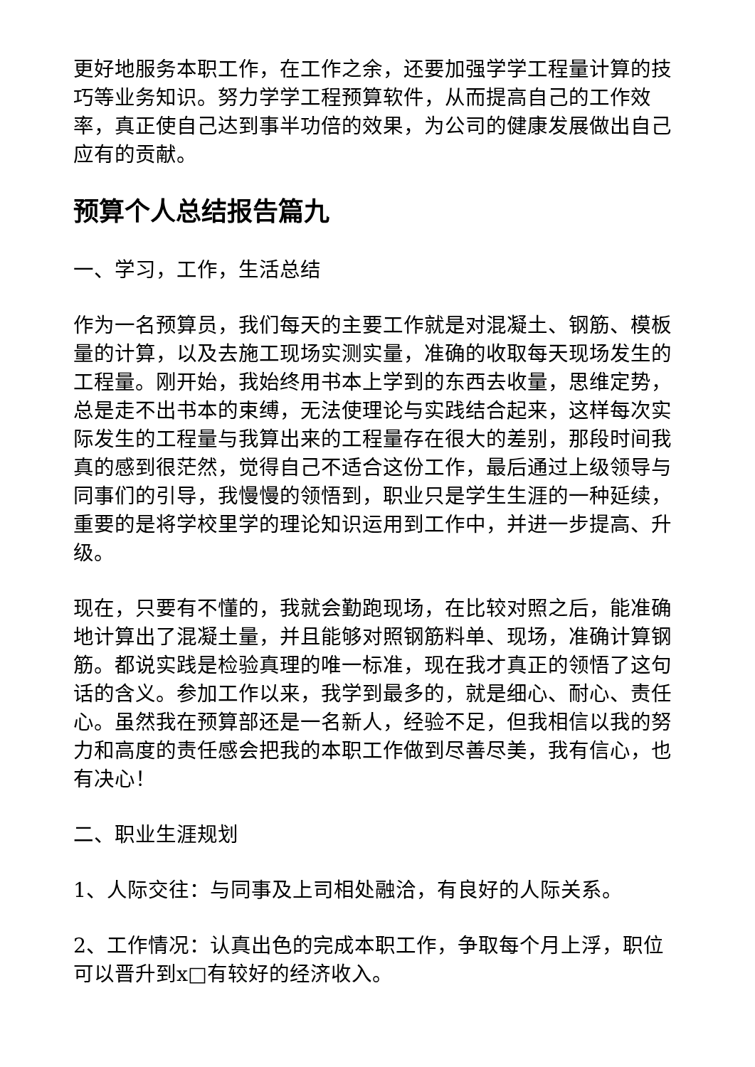更好地服务本职工作，在工作之余，还要加强学学工程量计算的技巧等业务知识。努力学学工程预算软件，从而提高自己的工作效率，真正使自己达到事半功倍的效果，为公司的健康发展做出自己应有的贡献。
预算个人总结报告篇九
一、学习，工作，生活总结
作为一名预算员，我们每天的主要工作就是对混凝土、钢筋、模板量的计算，以及去施工现场实测实量，准确的收取每天现场发生的工程量。刚开始，我始终用书本上学到的东西去收量，思维定势，总是走不出书本的束缚，无法使理论与实践结合起来，这样每次实际发生的工程量与我算出来的工程量存在很大的差别，那段时间我真的感到很茫然，觉得自己不适合这份工作，最后通过上级领导与同事们的引导，我慢慢的领悟到，职业只是学生生涯的一种延续，重要的是将学校里学的理论知识运用到工作中，并进一步提高、升级。
现在，只要有不懂的，我就会勤跑现场，在比较对照之后，能准确地计算出了混凝土量，并且能够对照钢筋料单、现场，准确计算钢筋。都说实践是检验真理的唯一标准，现在我才真正的领悟了这句话的含义。参加工作以来，我学到最多的，就是细心、耐心、责任心。虽然我在预算部还是一名新人，经验不足，但我相信以我的努力和高度的责任感会把我的本职工作做到尽善尽美，我有信心，也有决心！
二、职业生涯规划
1、人际交往：与同事及上司相处融洽，有良好的人际关系。
2、工作情况：认真出色的完成本职工作，争取每个月上浮，职位可以晋升到x□有较好的经济收入。